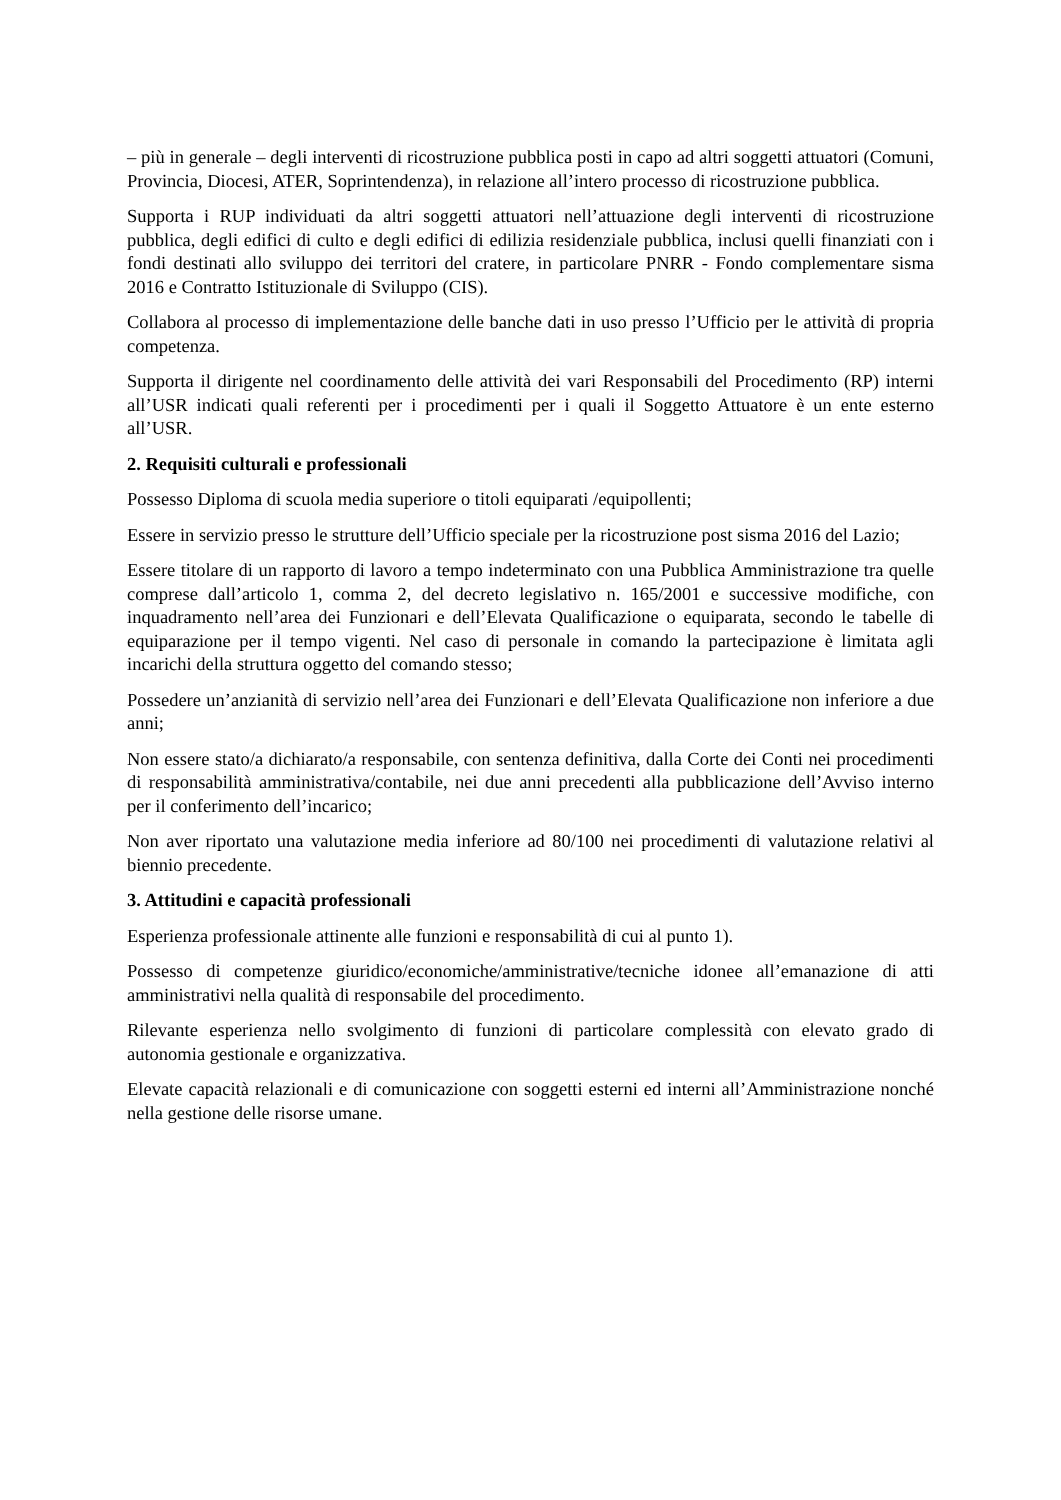– più in generale – degli interventi di ricostruzione pubblica posti in capo ad altri soggetti attuatori (Comuni, Provincia, Diocesi, ATER, Soprintendenza), in relazione all’intero processo di ricostruzione pubblica.
Supporta i RUP individuati da altri soggetti attuatori nell’attuazione degli interventi di ricostruzione pubblica, degli edifici di culto e degli edifici di edilizia residenziale pubblica, inclusi quelli finanziati con i fondi destinati allo sviluppo dei territori del cratere, in particolare PNRR - Fondo complementare sisma 2016 e Contratto Istituzionale di Sviluppo (CIS).
Collabora al processo di implementazione delle banche dati in uso presso l’Ufficio per le attività di propria competenza.
Supporta il dirigente nel coordinamento delle attività dei vari Responsabili del Procedimento (RP) interni all’USR indicati quali referenti per i procedimenti per i quali il Soggetto Attuatore è un ente esterno all’USR.
2. Requisiti culturali e professionali
Possesso Diploma di scuola media superiore o titoli equiparati /equipollenti;
Essere in servizio presso le strutture dell’Ufficio speciale per la ricostruzione post sisma 2016 del Lazio;
Essere titolare di un rapporto di lavoro a tempo indeterminato con una Pubblica Amministrazione tra quelle comprese dall’articolo 1, comma 2, del decreto legislativo n. 165/2001 e successive modifiche, con inquadramento nell’area dei Funzionari e dell’Elevata Qualificazione o equiparata, secondo le tabelle di equiparazione per il tempo vigenti. Nel caso di personale in comando la partecipazione è limitata agli incarichi della struttura oggetto del comando stesso;
Possedere un’anzianità di servizio nell’area dei Funzionari e dell’Elevata Qualificazione non inferiore a due anni;
Non essere stato/a dichiarato/a responsabile, con sentenza definitiva, dalla Corte dei Conti nei procedimenti di responsabilità amministrativa/contabile, nei due anni precedenti alla pubblicazione dell’Avviso interno per il conferimento dell’incarico;
Non aver riportato una valutazione media inferiore ad 80/100 nei procedimenti di valutazione relativi al biennio precedente.
3. Attitudini e capacità professionali
Esperienza professionale attinente alle funzioni e responsabilità di cui al punto 1).
Possesso di competenze giuridico/economiche/amministrative/tecniche idonee all’emanazione di atti amministrativi nella qualità di responsabile del procedimento.
Rilevante esperienza nello svolgimento di funzioni di particolare complessità con elevato grado di autonomia gestionale e organizzativa.
Elevate capacità relazionali e di comunicazione con soggetti esterni ed interni all’Amministrazione nonché nella gestione delle risorse umane.